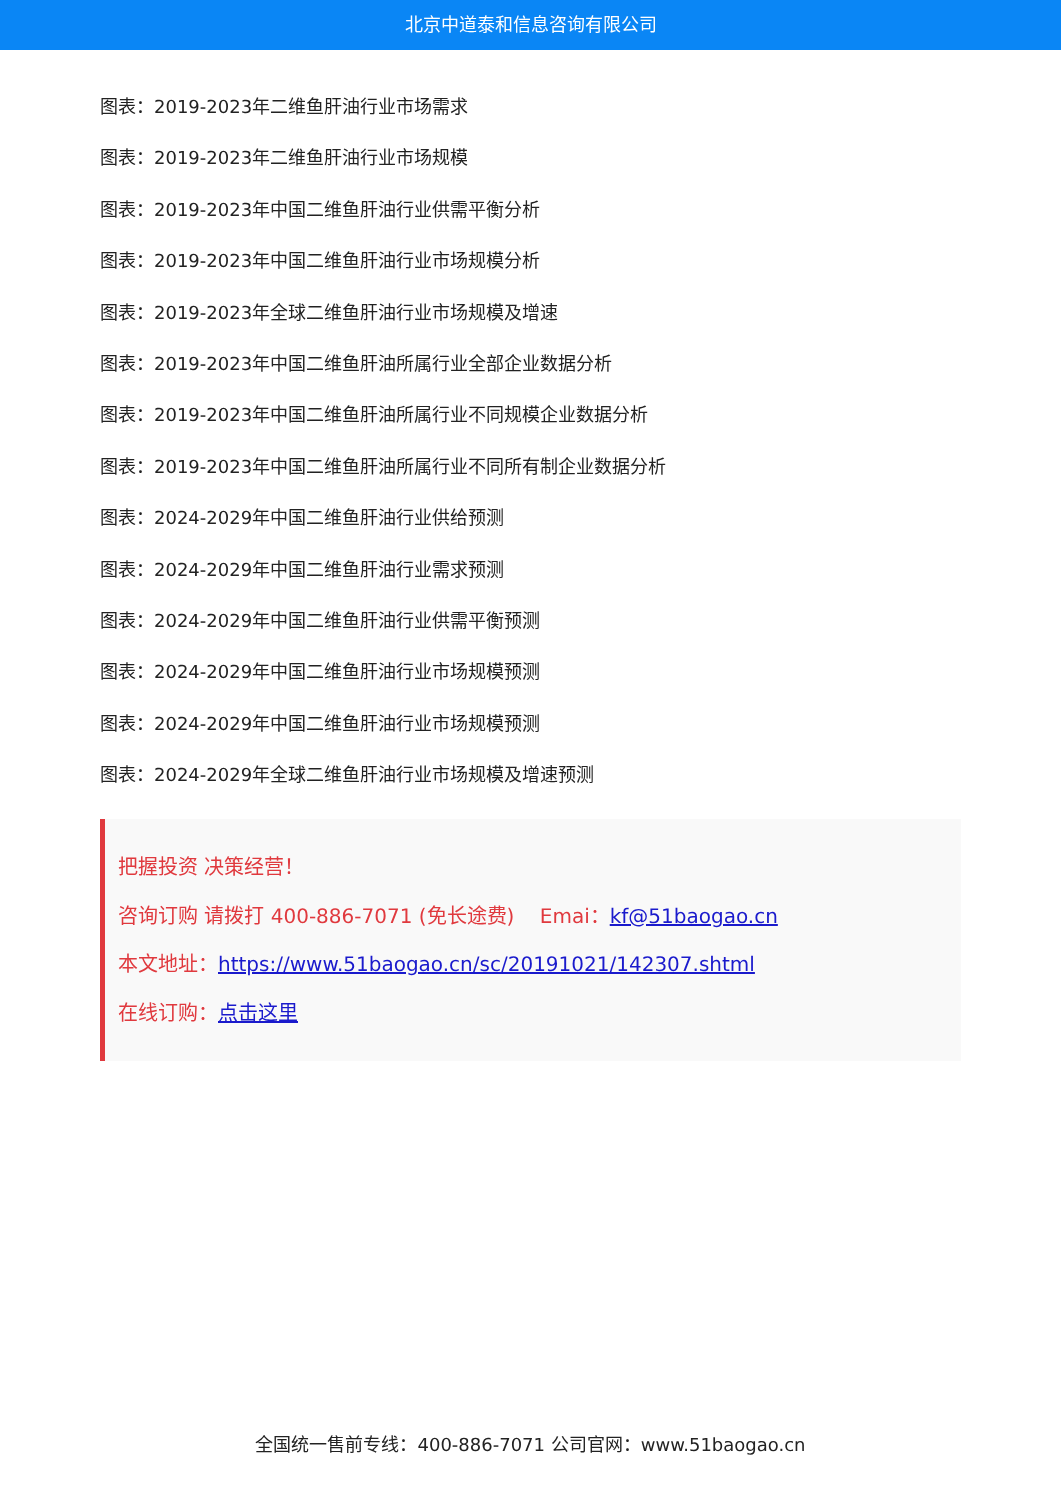北京中道泰和信息咨询有限公司
图表：2019-2023年二维鱼肝油行业市场需求
图表：2019-2023年二维鱼肝油行业市场规模
图表：2019-2023年中国二维鱼肝油行业供需平衡分析
图表：2019-2023年中国二维鱼肝油行业市场规模分析
图表：2019-2023年全球二维鱼肝油行业市场规模及增速
图表：2019-2023年中国二维鱼肝油所属行业全部企业数据分析
图表：2019-2023年中国二维鱼肝油所属行业不同规模企业数据分析
图表：2019-2023年中国二维鱼肝油所属行业不同所有制企业数据分析
图表：2024-2029年中国二维鱼肝油行业供给预测
图表：2024-2029年中国二维鱼肝油行业需求预测
图表：2024-2029年中国二维鱼肝油行业供需平衡预测
图表：2024-2029年中国二维鱼肝油行业市场规模预测
图表：2024-2029年中国二维鱼肝油行业市场规模预测
图表：2024-2029年全球二维鱼肝油行业市场规模及增速预测
把握投资 决策经营！
咨询订购 请拨打 400-886-7071 (免长途费) Emai：kf@51baogao.cn
本文地址：https://www.51baogao.cn/sc/20191021/142307.shtml
在线订购：点击这里
全国统一售前专线：400-886-7071 公司官网：www.51baogao.cn